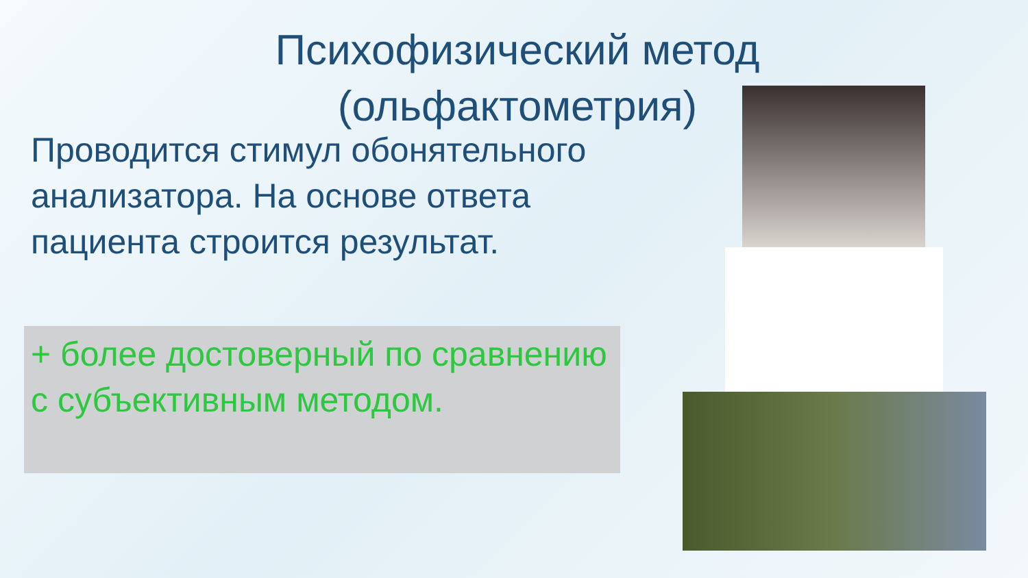Психофизический метод (ольфактометрия)
Проводится стимул обонятельного анализатора. На основе ответа пациента строится результат.
+ более достоверный по сравнению с субъективным методом.